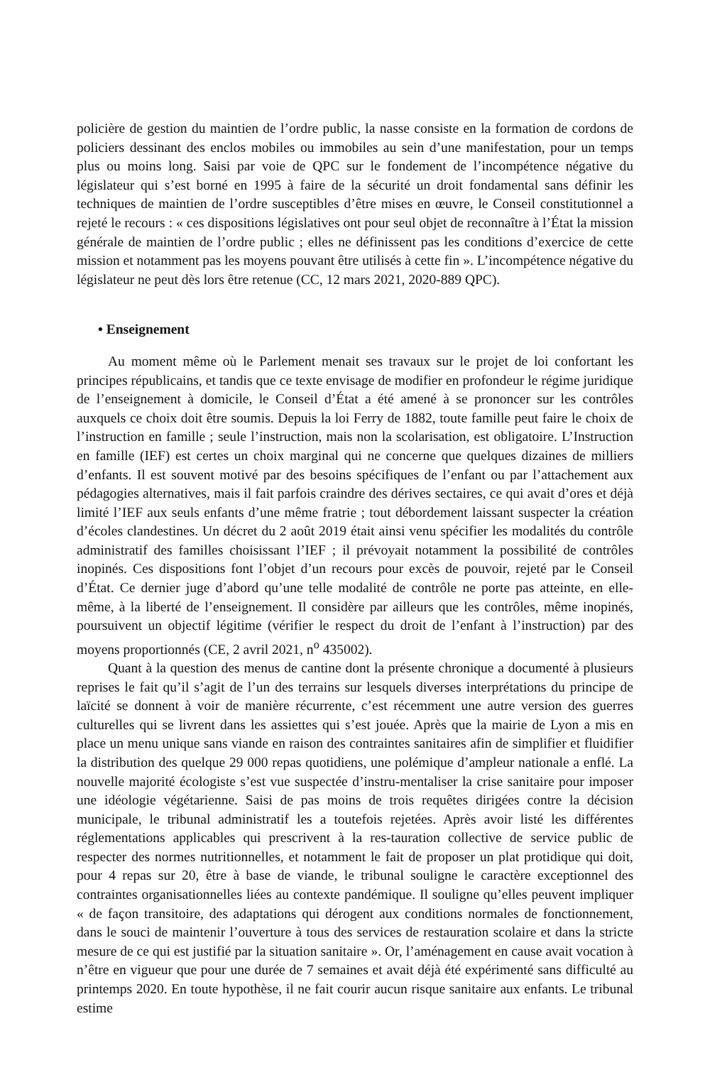policière de gestion du maintien de l’ordre public, la nasse consiste en la formation de cordons de policiers dessinant des enclos mobiles ou immobiles au sein d’une manifestation, pour un temps plus ou moins long. Saisi par voie de QPC sur le fondement de l’incompétence négative du législateur qui s’est borné en 1995 à faire de la sécurité un droit fondamental sans définir les techniques de maintien de l’ordre susceptibles d’être mises en œuvre, le Conseil constitutionnel a rejeté le recours : « ces dispositions législatives ont pour seul objet de reconnaître à l’État la mission générale de maintien de l’ordre public ; elles ne définissent pas les conditions d’exercice de cette mission et notamment pas les moyens pouvant être utilisés à cette fin ». L’incompétence négative du législateur ne peut dès lors être retenue (CC, 12 mars 2021, 2020-889 QPC).
• Enseignement
Au moment même où le Parlement menait ses travaux sur le projet de loi confortant les principes républicains, et tandis que ce texte envisage de modifier en profondeur le régime juridique de l’enseignement à domicile, le Conseil d’État a été amené à se prononcer sur les contrôles auxquels ce choix doit être soumis. Depuis la loi Ferry de 1882, toute famille peut faire le choix de l’instruction en famille ; seule l’instruction, mais non la scolarisation, est obligatoire. L’Instruction en famille (IEF) est certes un choix marginal qui ne concerne que quelques dizaines de milliers d’enfants. Il est souvent motivé par des besoins spécifiques de l’enfant ou par l’attachement aux pédagogies alternatives, mais il fait parfois craindre des dérives sectaires, ce qui avait d’ores et déjà limité l’IEF aux seuls enfants d’une même fratrie ; tout débordement laissant suspecter la création d’écoles clandestines. Un décret du 2 août 2019 était ainsi venu spécifier les modalités du contrôle administratif des familles choisissant l’IEF ; il prévoyait notamment la possibilité de contrôles inopinés. Ces dispositions font l’objet d’un recours pour excès de pouvoir, rejeté par le Conseil d’État. Ce dernier juge d’abord qu’une telle modalité de contrôle ne porte pas atteinte, en elle-même, à la liberté de l’enseignement. Il considère par ailleurs que les contrôles, même inopinés, poursuivent un objectif légitime (vérifier le respect du droit de l’enfant à l’instruction) par des moyens proportionnés (CE, 2 avril 2021, n<sup>o</sup> 435002).
Quant à la question des menus de cantine dont la présente chronique a documenté à plusieurs reprises le fait qu’il s’agit de l’un des terrains sur lesquels diverses interprétations du principe de laïcité se donnent à voir de manière récurrente, c’est récemment une autre version des guerres culturelles qui se livrent dans les assiettes qui s’est jouée. Après que la mairie de Lyon a mis en place un menu unique sans viande en raison des contraintes sanitaires afin de simplifier et fluidifier la distribution des quelque 29 000 repas quotidiens, une polémique d’ampleur nationale a enflé. La nouvelle majorité écologiste s’est vue suspectée d’instru-mentaliser la crise sanitaire pour imposer une idéologie végétarienne. Saisi de pas moins de trois requêtes dirigées contre la décision municipale, le tribunal administratif les a toutefois rejetées. Après avoir listé les différentes réglementations applicables qui prescrivent à la res-tauration collective de service public de respecter des normes nutritionnelles, et notamment le fait de proposer un plat protidique qui doit, pour 4 repas sur 20, être à base de viande, le tribunal souligne le caractère exceptionnel des contraintes organisationnelles liées au contexte pandémique. Il souligne qu’elles peuvent impliquer « de façon transitoire, des adaptations qui dérogent aux conditions normales de fonctionnement, dans le souci de maintenir l’ouverture à tous des services de restauration scolaire et dans la stricte mesure de ce qui est justifié par la situation sanitaire ». Or, l’aménagement en cause avait vocation à n’être en vigueur que pour une durée de 7 semaines et avait déjà été expérimenté sans difficulté au printemps 2020. En toute hypothèse, il ne fait courir aucun risque sanitaire aux enfants. Le tribunal estime